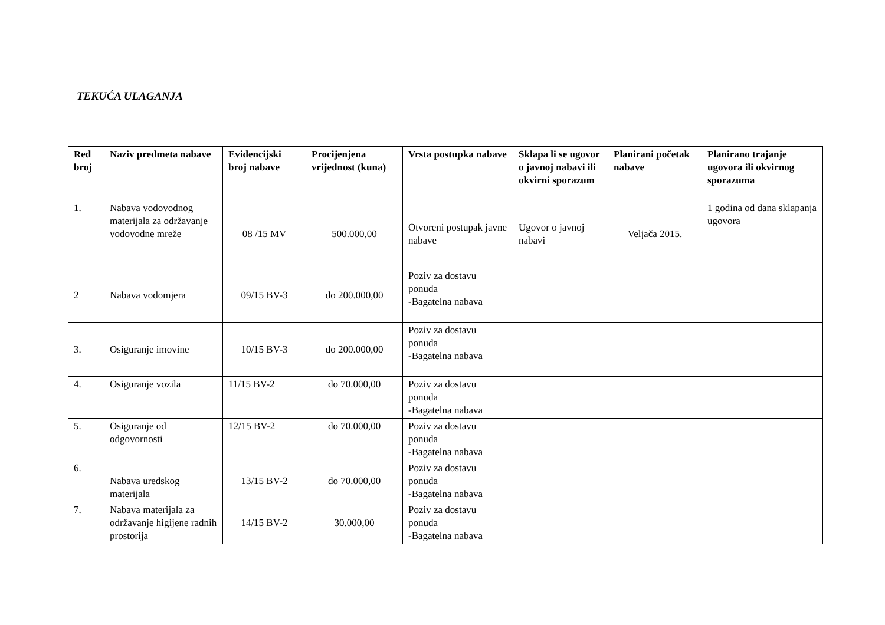TEKUĆA ULAGANJA
| Red broj | Naziv predmeta nabave | Evidencijski broj nabave | Procijenjena vrijednost (kuna) | Vrsta postupka nabave | Sklapa li se ugovor o javnoj nabavi ili okvirni sporazum | Planirani početak nabave | Planirano trajanje ugovora ili okvirnog sporazuma |
| --- | --- | --- | --- | --- | --- | --- | --- |
| 1. | Nabava vodovodnog materijala za održavanje vodovodne mreže | 08 /15 MV | 500.000,00 | Otvoreni postupak javne nabave | Ugovor o javnoj nabavi | Veljača 2015. | 1 godina od dana sklapanja ugovora |
| 2 | Nabava vodomjera | 09/15 BV-3 | do 200.000,00 | Poziv za dostavu ponuda -Bagatelna nabava | | | |
| 3. | Osiguranje imovine | 10/15 BV-3 | do 200.000,00 | Poziv za dostavu ponuda -Bagatelna nabava | | | |
| 4. | Osiguranje vozila | 11/15 BV-2 | do 70.000,00 | Poziv za dostavu ponuda -Bagatelna nabava | | | |
| 5. | Osiguranje od odgovornosti | 12/15 BV-2 | do 70.000,00 | Poziv za dostavu ponuda -Bagatelna nabava | | | |
| 6. | Nabava uredskog materijala | 13/15 BV-2 | do 70.000,00 | Poziv za dostavu ponuda -Bagatelna nabava | | | |
| 7. | Nabava materijala za održavanje higijene radnih prostorija | 14/15 BV-2 | 30.000,00 | Poziv za dostavu ponuda -Bagatelna nabava | | | |